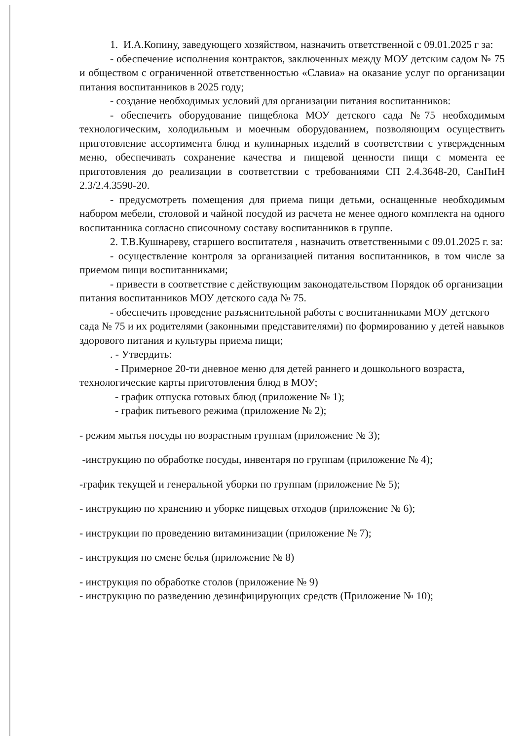1. И.А.Копину, заведующего хозяйством, назначить ответственной с 09.01.2025 г за:
- обеспечение исполнения контрактов, заключенных между МОУ детским садом № 75 и обществом с ограниченной ответственностью «Славиа» на оказание услуг по организации питания воспитанников в 2025 году;
- создание необходимых условий для организации питания воспитанников:
- обеспечить оборудование пищеблока МОУ детского сада №75 необходимым технологическим, холодильным и моечным оборудованием, позволяющим осуществить приготовление ассортимента блюд и кулинарных изделий в соответствии с утвержденным меню, обеспечивать сохранение качества и пищевой ценности пищи с момента ее приготовления до реализации в соответствии с требованиями СП 2.4.3648-20, СанПиН 2.3/2.4.3590-20.
- предусмотреть помещения для приема пищи детьми, оснащенные необходимым набором мебели, столовой и чайной посудой из расчета не менее одного комплекта на одного воспитанника согласно списочному составу воспитанников в группе.
2. Т.В.Кушнареву, старшего воспитателя , назначить ответственными с 09.01.2025 г. за:
- осуществление контроля за организацией питания воспитанников, в том числе за приемом пищи воспитанниками;
- привести в соответствие с действующим законодательством Порядок об организации питания воспитанников МОУ детского сада № 75.
- обеспечить проведение разъяснительной работы с воспитанниками МОУ детского сада № 75 и их родителями (законными представителями) по формированию у детей навыков здорового питания и культуры приема пищи;
. - Утвердить:
- Примерное 20-ти дневное меню для детей раннего и дошкольного возраста, технологические карты приготовления блюд в МОУ;
- график отпуска готовых блюд (приложение № 1);
- график питьевого режима (приложение № 2);
- режим мытья посуды по возрастным группам (приложение № 3);
-инструкцию по обработке посуды, инвентаря по группам (приложение № 4);
-график текущей и генеральной уборки по группам (приложение № 5);
- инструкцию по хранению и уборке пищевых отходов (приложение № 6);
- инструкции по проведению витаминизации (приложение № 7);
- инструкция по смене белья (приложение № 8)
- инструкция по обработке столов (приложение № 9)
- инструкцию по разведению дезинфицирующих средств (Приложение № 10);